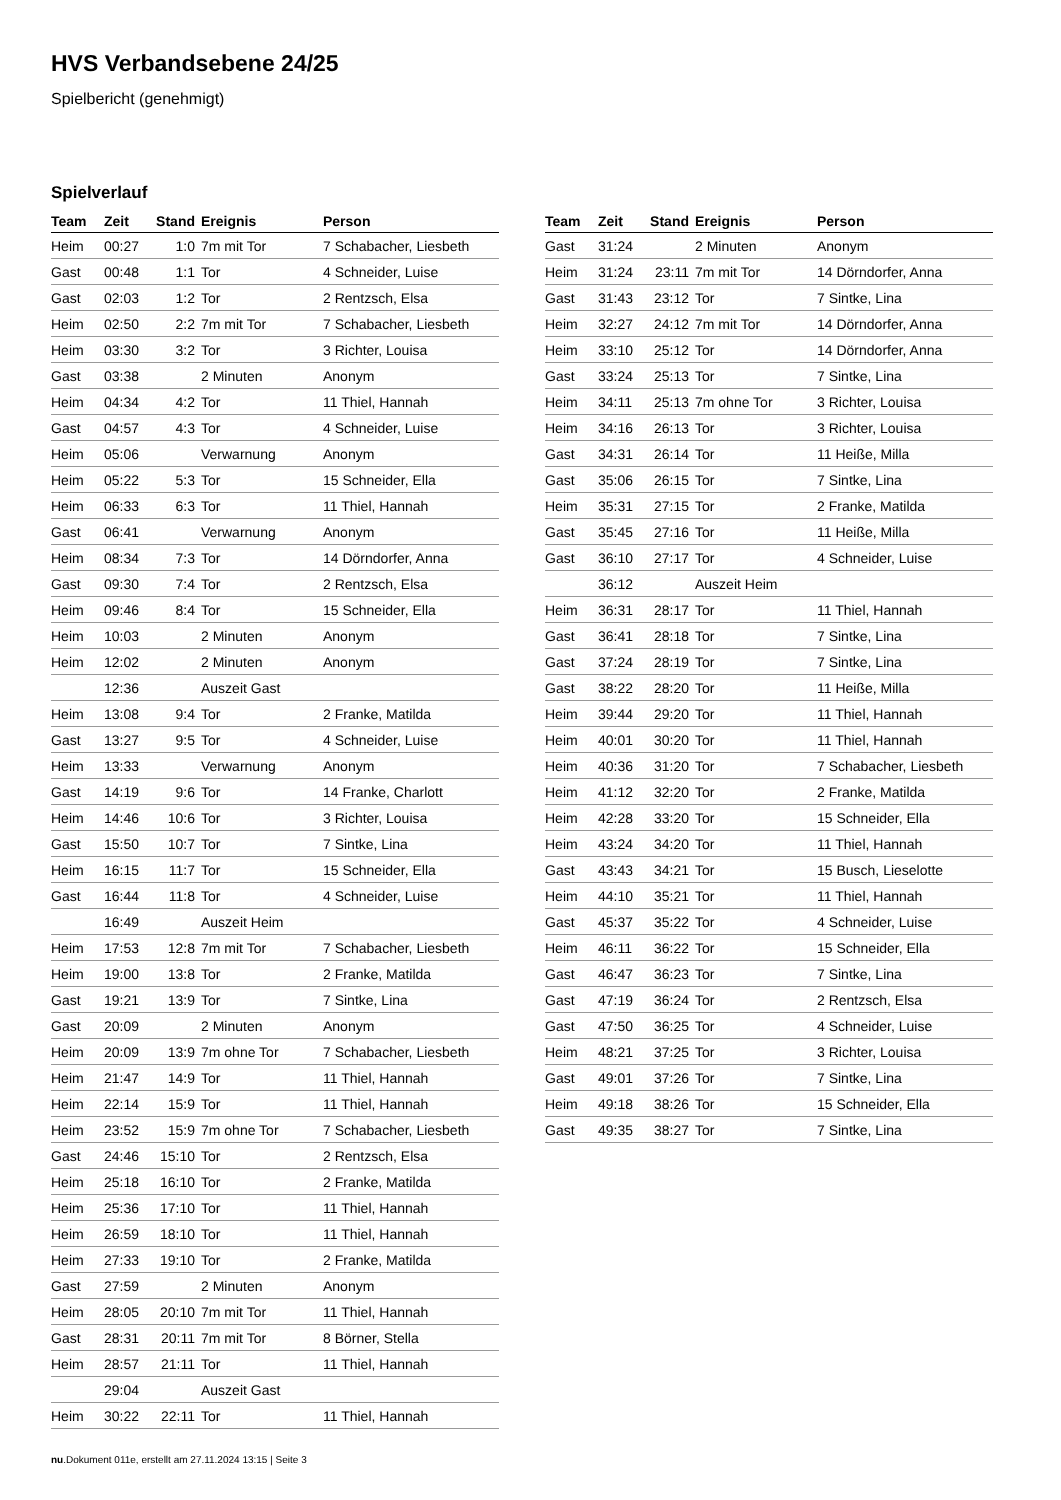HVS Verbandsebene 24/25
Spielbericht (genehmigt)
Spielverlauf
| Team | Zeit | Stand | Ereignis | Person |
| --- | --- | --- | --- | --- |
| Heim | 00:27 | 1:0 | 7m mit Tor | 7 Schabacher, Liesbeth |
| Gast | 00:48 | 1:1 | Tor | 4 Schneider, Luise |
| Gast | 02:03 | 1:2 | Tor | 2 Rentzsch, Elsa |
| Heim | 02:50 | 2:2 | 7m mit Tor | 7 Schabacher, Liesbeth |
| Heim | 03:30 | 3:2 | Tor | 3 Richter, Louisa |
| Gast | 03:38 | | 2 Minuten | Anonym |
| Heim | 04:34 | 4:2 | Tor | 11 Thiel, Hannah |
| Gast | 04:57 | 4:3 | Tor | 4 Schneider, Luise |
| Heim | 05:06 | | Verwarnung | Anonym |
| Heim | 05:22 | 5:3 | Tor | 15 Schneider, Ella |
| Heim | 06:33 | 6:3 | Tor | 11 Thiel, Hannah |
| Gast | 06:41 | | Verwarnung | Anonym |
| Heim | 08:34 | 7:3 | Tor | 14 Dörndorfer, Anna |
| Gast | 09:30 | 7:4 | Tor | 2 Rentzsch, Elsa |
| Heim | 09:46 | 8:4 | Tor | 15 Schneider, Ella |
| Heim | 10:03 | | 2 Minuten | Anonym |
| Heim | 12:02 | | 2 Minuten | Anonym |
| | 12:36 | | Auszeit Gast | |
| Heim | 13:08 | 9:4 | Tor | 2 Franke, Matilda |
| Gast | 13:27 | 9:5 | Tor | 4 Schneider, Luise |
| Heim | 13:33 | | Verwarnung | Anonym |
| Gast | 14:19 | 9:6 | Tor | 14 Franke, Charlott |
| Heim | 14:46 | 10:6 | Tor | 3 Richter, Louisa |
| Gast | 15:50 | 10:7 | Tor | 7 Sintke, Lina |
| Heim | 16:15 | 11:7 | Tor | 15 Schneider, Ella |
| Gast | 16:44 | 11:8 | Tor | 4 Schneider, Luise |
| | 16:49 | | Auszeit Heim | |
| Heim | 17:53 | 12:8 | 7m mit Tor | 7 Schabacher, Liesbeth |
| Heim | 19:00 | 13:8 | Tor | 2 Franke, Matilda |
| Gast | 19:21 | 13:9 | Tor | 7 Sintke, Lina |
| Gast | 20:09 | | 2 Minuten | Anonym |
| Heim | 20:09 | 13:9 | 7m ohne Tor | 7 Schabacher, Liesbeth |
| Heim | 21:47 | 14:9 | Tor | 11 Thiel, Hannah |
| Heim | 22:14 | 15:9 | Tor | 11 Thiel, Hannah |
| Heim | 23:52 | 15:9 | 7m ohne Tor | 7 Schabacher, Liesbeth |
| Gast | 24:46 | 15:10 | Tor | 2 Rentzsch, Elsa |
| Heim | 25:18 | 16:10 | Tor | 2 Franke, Matilda |
| Heim | 25:36 | 17:10 | Tor | 11 Thiel, Hannah |
| Heim | 26:59 | 18:10 | Tor | 11 Thiel, Hannah |
| Heim | 27:33 | 19:10 | Tor | 2 Franke, Matilda |
| Gast | 27:59 | | 2 Minuten | Anonym |
| Heim | 28:05 | 20:10 | 7m mit Tor | 11 Thiel, Hannah |
| Gast | 28:31 | 20:11 | 7m mit Tor | 8 Börner, Stella |
| Heim | 28:57 | 21:11 | Tor | 11 Thiel, Hannah |
| | 29:04 | | Auszeit Gast | |
| Heim | 30:22 | 22:11 | Tor | 11 Thiel, Hannah |
| Team | Zeit | Stand | Ereignis | Person |
| --- | --- | --- | --- | --- |
| Gast | 31:24 | | 2 Minuten | Anonym |
| Heim | 31:24 | 23:11 | 7m mit Tor | 14 Dörndorfer, Anna |
| Gast | 31:43 | 23:12 | Tor | 7 Sintke, Lina |
| Heim | 32:27 | 24:12 | 7m mit Tor | 14 Dörndorfer, Anna |
| Heim | 33:10 | 25:12 | Tor | 14 Dörndorfer, Anna |
| Gast | 33:24 | 25:13 | Tor | 7 Sintke, Lina |
| Heim | 34:11 | 25:13 | 7m ohne Tor | 3 Richter, Louisa |
| Heim | 34:16 | 26:13 | Tor | 3 Richter, Louisa |
| Gast | 34:31 | 26:14 | Tor | 11 Heiße, Milla |
| Gast | 35:06 | 26:15 | Tor | 7 Sintke, Lina |
| Heim | 35:31 | 27:15 | Tor | 2 Franke, Matilda |
| Gast | 35:45 | 27:16 | Tor | 11 Heiße, Milla |
| Gast | 36:10 | 27:17 | Tor | 4 Schneider, Luise |
| | 36:12 | | Auszeit Heim | |
| Heim | 36:31 | 28:17 | Tor | 11 Thiel, Hannah |
| Gast | 36:41 | 28:18 | Tor | 7 Sintke, Lina |
| Gast | 37:24 | 28:19 | Tor | 7 Sintke, Lina |
| Gast | 38:22 | 28:20 | Tor | 11 Heiße, Milla |
| Heim | 39:44 | 29:20 | Tor | 11 Thiel, Hannah |
| Heim | 40:01 | 30:20 | Tor | 11 Thiel, Hannah |
| Heim | 40:36 | 31:20 | Tor | 7 Schabacher, Liesbeth |
| Heim | 41:12 | 32:20 | Tor | 2 Franke, Matilda |
| Heim | 42:28 | 33:20 | Tor | 15 Schneider, Ella |
| Heim | 43:24 | 34:20 | Tor | 11 Thiel, Hannah |
| Gast | 43:43 | 34:21 | Tor | 15 Busch, Lieselotte |
| Heim | 44:10 | 35:21 | Tor | 11 Thiel, Hannah |
| Gast | 45:37 | 35:22 | Tor | 4 Schneider, Luise |
| Heim | 46:11 | 36:22 | Tor | 15 Schneider, Ella |
| Gast | 46:47 | 36:23 | Tor | 7 Sintke, Lina |
| Gast | 47:19 | 36:24 | Tor | 2 Rentzsch, Elsa |
| Gast | 47:50 | 36:25 | Tor | 4 Schneider, Luise |
| Heim | 48:21 | 37:25 | Tor | 3 Richter, Louisa |
| Gast | 49:01 | 37:26 | Tor | 7 Sintke, Lina |
| Heim | 49:18 | 38:26 | Tor | 15 Schneider, Ella |
| Gast | 49:35 | 38:27 | Tor | 7 Sintke, Lina |
nu.Dokument 011e, erstellt am 27.11.2024 13:15 | Seite 3